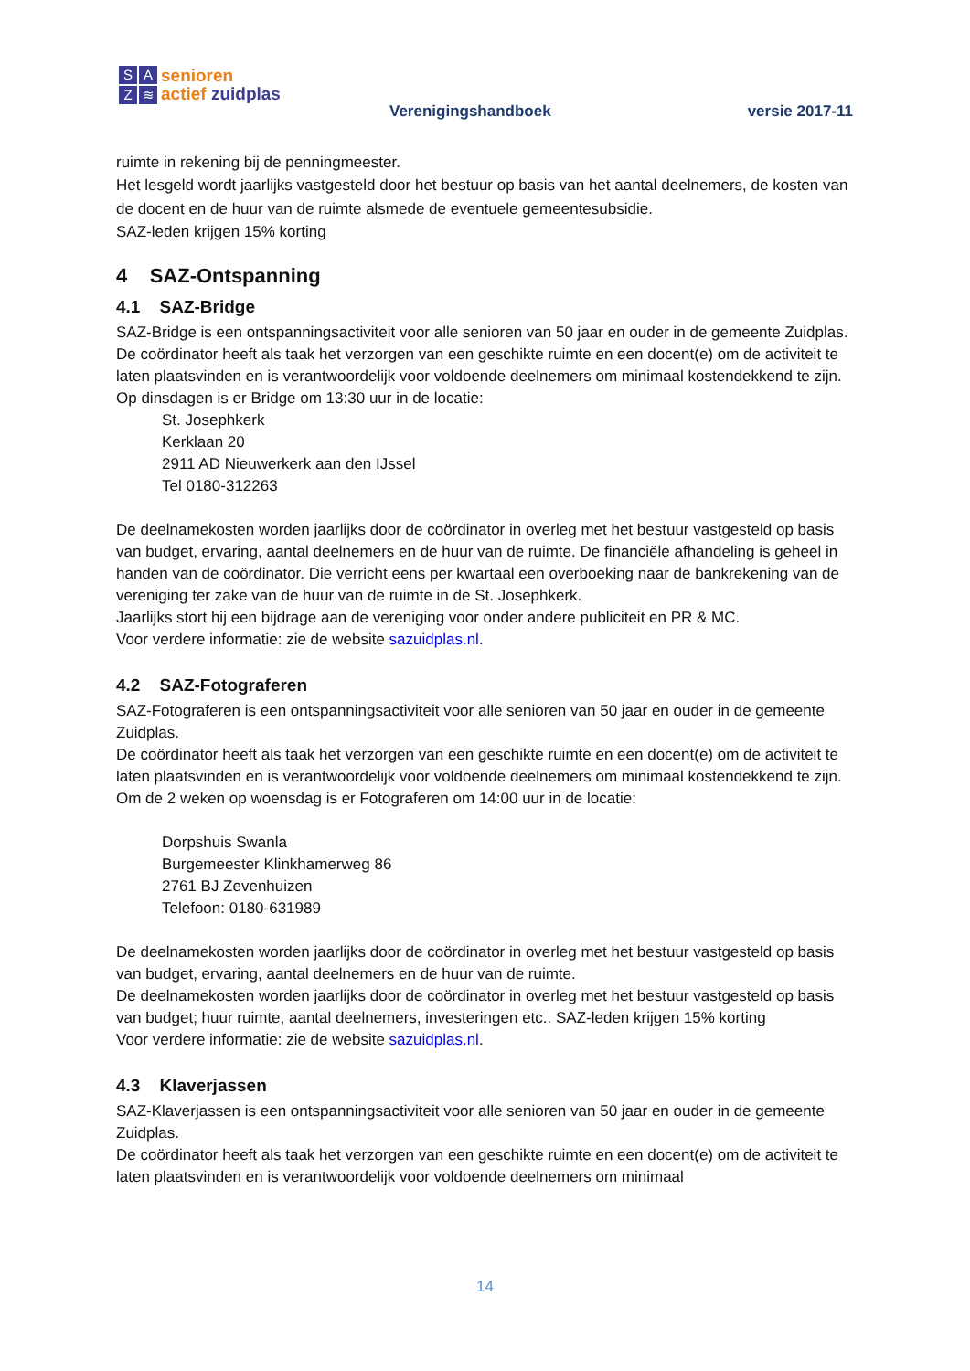SAZ ≋
senioren
actief zuidplas
Verenigingshandboek versie 2017-11
ruimte in rekening bij de penningmeester.
Het lesgeld wordt jaarlijks vastgesteld door het bestuur op basis van het aantal deelnemers, de kosten van de docent en de huur van de ruimte alsmede de eventuele gemeentesubsidie.
SAZ-leden krijgen 15% korting
4 SAZ-Ontspanning
4.1 SAZ-Bridge
SAZ-Bridge is een ontspanningsactiviteit voor alle senioren van 50 jaar en ouder in de gemeente Zuidplas.
De coördinator heeft als taak het verzorgen van een geschikte ruimte en een docent(e) om de activiteit te laten plaatsvinden en is verantwoordelijk voor voldoende deelnemers om minimaal kostendekkend te zijn.
Op dinsdagen is er Bridge om 13:30 uur in de locatie:
St. Josephkerk
Kerklaan 20
2911 AD Nieuwerkerk aan den IJssel
Tel 0180-312263
De deelnamekosten worden jaarlijks door de coördinator in overleg met het bestuur vastgesteld op basis van budget, ervaring, aantal deelnemers en de huur van de ruimte. De financiële afhandeling is geheel in handen van de coördinator. Die verricht eens per kwartaal een overboeking naar de bankrekening van de vereniging ter zake van de huur van de ruimte in de St. Josephkerk.
Jaarlijks stort hij een bijdrage aan de vereniging voor onder andere publiciteit en PR & MC.
Voor verdere informatie: zie de website sazuidplas.nl.
4.2 SAZ-Fotograferen
SAZ-Fotograferen is een ontspanningsactiviteit voor alle senioren van 50 jaar en ouder in de gemeente Zuidplas.
De coördinator heeft als taak het verzorgen van een geschikte ruimte en een docent(e) om de activiteit te laten plaatsvinden en is verantwoordelijk voor voldoende deelnemers om minimaal kostendekkend te zijn.
Om de 2 weken op woensdag is er Fotograferen om 14:00 uur in de locatie:
Dorpshuis Swanla
Burgemeester Klinkhamerweg 86
2761 BJ Zevenhuizen
Telefoon: 0180-631989
De deelnamekosten worden jaarlijks door de coördinator in overleg met het bestuur vastgesteld op basis van budget, ervaring, aantal deelnemers en de huur van de ruimte.
De deelnamekosten worden jaarlijks door de coördinator in overleg met het bestuur vastgesteld op basis van budget; huur ruimte, aantal deelnemers, investeringen etc.. SAZ-leden krijgen 15% korting
Voor verdere informatie: zie de website sazuidplas.nl.
4.3 Klaverjassen
SAZ-Klaverjassen is een ontspanningsactiviteit voor alle senioren van 50 jaar en ouder in de gemeente Zuidplas.
De coördinator heeft als taak het verzorgen van een geschikte ruimte en een docent(e) om de activiteit te laten plaatsvinden en is verantwoordelijk voor voldoende deelnemers om minimaal
14